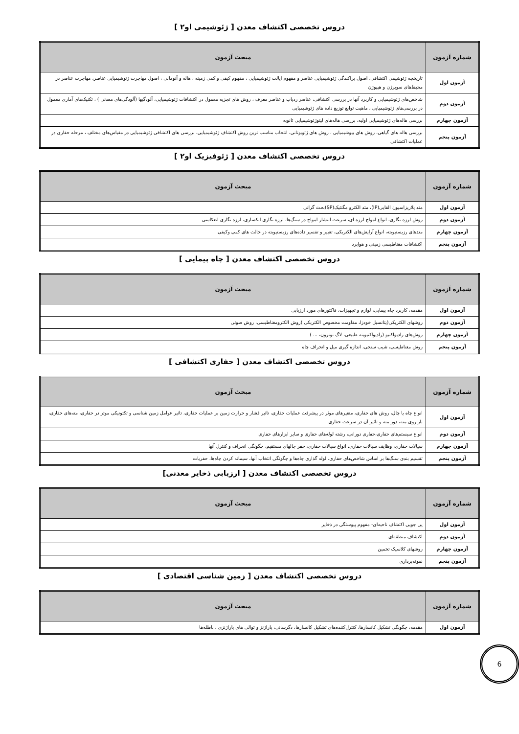دروس تخصصی اکتشاف معدن [ ژئوشیمی او۲ ]
| شماره آزمون | مبحث آزمون |
| --- | --- |
| آزمون اول | تاریخچه ژئوشیمی اکتشافی، اصول پراکندگی ژئوشیمیایی عناصر و مفهوم ایالت ژئوشیمیایی ، مفهوم کیفی و کمی زمینه ، هاله و آنومالی ، اصول مهاجرت ژئوشیمیایی عناصر، مهاجرت عناصر در محیط‌های سوپرژن و هیپوژن |
| آزمون دوم | شاخص‌های ژئوشیمیایی و کاربرد آنها در بررسی اکتشافی، عناصر ردیاب و عناصر معرف ، روش های تجزیه معمول در اکتشافات ژئوشیمیایی، آلودگیها (آلودگی‌های معدنی ) ، تکنیک‌های آماری معمول در بررسی‌های ژئوشیمیایی ، ماهیت توابع توزیع داده های ژئوشیمیایی |
| آزمون چهارم | بررسی هاله‌های ژئوشیمیایی اولیه، بررسی هاله‌های لیتوژئوشیمیایی ثانویه |
| آزمون پنجم | بررسی هاله های گیاهی، روش های بیوشیمیایی ، روش های ژئوبوتانی، انتخاب مناسب ترین روش اکتشاف ژئوشیمیایی، بررسی های اکتشافی ژئوشیمیایی در مقیاس‌های مختلف ، مرحله حفاری در عملیات اکتشافی |
دروس تخصصی اکتشاف معدن [ ژئوفیزیک او۲ ]
| شماره آزمون | مبحث آزمون |
| --- | --- |
| آزمون اول | متد پلاریزاسیون القایی(IP)، متد الکترو مگنتیک(SP)بحث گرانی |
| آزمون دوم | روش لرزه نگاری، انواع امواج لرزه ای، سرعت انتشار امواج در سنگ‌ها، لرزه نگاری انکساری، لرزه نگاری انعکاسی |
| آزمون چهارم | متدهای رزیستیویته، انواع آرایش‌های الکتریکی، تعبیر و تفسیر داده‌های رزیستیویته در حالت های کمی وکیفی |
| آزمون پنجم | اکتشافات مغناطیسی زمینی و هوابرد |
دروس تخصصی اکتشاف معدن [ چاه پیمایی ]
| شماره آزمون | مبحث آزمون |
| --- | --- |
| آزمون اول | مقدمه، کاربرد چاه پیمایی، لوازم و تجهیزات، فاکتورهای مورد ارزیابی |
| آزمون دوم | روشهای الکتریکی(پتانسیل خودزا، مقاومت مخصوص الکتریکی )روش الکترومغناطیسی، روش صوتی |
| آزمون چهارم | روش‌های رادیواکتیو (رادیواکتیویته طبیعی، لاگ نوترون، ... ) |
| آزمون پنجم | روش مغناطیسی، شیب سنجی، اندازه گیری میل و انحراف چاه |
دروس تخصصی اکتشاف معدن [ حفاری اکتشافی ]
| شماره آزمون | مبحث آزمون |
| --- | --- |
| آزمون اول | انواع چاه یا چال، روش های حفاری، متغیرهای موثر در پیشرفت عملیات حفاری، تاثیر فشار و حرارت زمین بر عملیات حفاری، تاثیر عوامل زمین شناسی و تکتونیکی موثر در حفاری، مته‌های حفاری، بار روی مته، دور مته و تاثیر آن در سرعت حفاری |
| آزمون دوم | انواع سیستم‌های حفاری،حفاری دورانی، رشته لوله‌های حفاری و سایر ابزارهای حفاری |
| آزمون چهارم | سیالات حفاری، وظایف سیالات حفاری، انواع سیالات حفاری، حفر چالهای مستقیم، چگونگی انحراف و کنترل آنها |
| آزمون پنجم | تقسیم بندی سنگ‌ها بر اساس شاخص‌های حفاری، لوله گذاری چاه‌ها و چگونگی انتخاب آنها، سیمانه کردن چاه‌ها، حفریات |
دروس تخصصی اکتشاف معدن [ ارزیابی ذخایر معدنی]
| شماره آزمون | مبحث آزمون |
| --- | --- |
| آزمون اول | پی جویی اکتشاف ناحیه‌ای- مفهوم پیوستگی در ذخایر |
| آزمون دوم | اکتشاف منطقه‌ای |
| آزمون چهارم | روشهای کلاسیک تخمین |
| آزمون پنجم | نمونه‌برداری |
دروس تخصصی اکتشاف معدن [ زمین شناسی اقتصادی ]
| شماره آزمون | مبحث آزمون |
| --- | --- |
| آزمون اول | مقدمه، چگونگی تشکیل کانسارها، کنترل‌کننده‌های تشکیل کانسارها، دگرسانی، پاراژنز و توالی های پاراژنزی ، باطله‌ها |
6